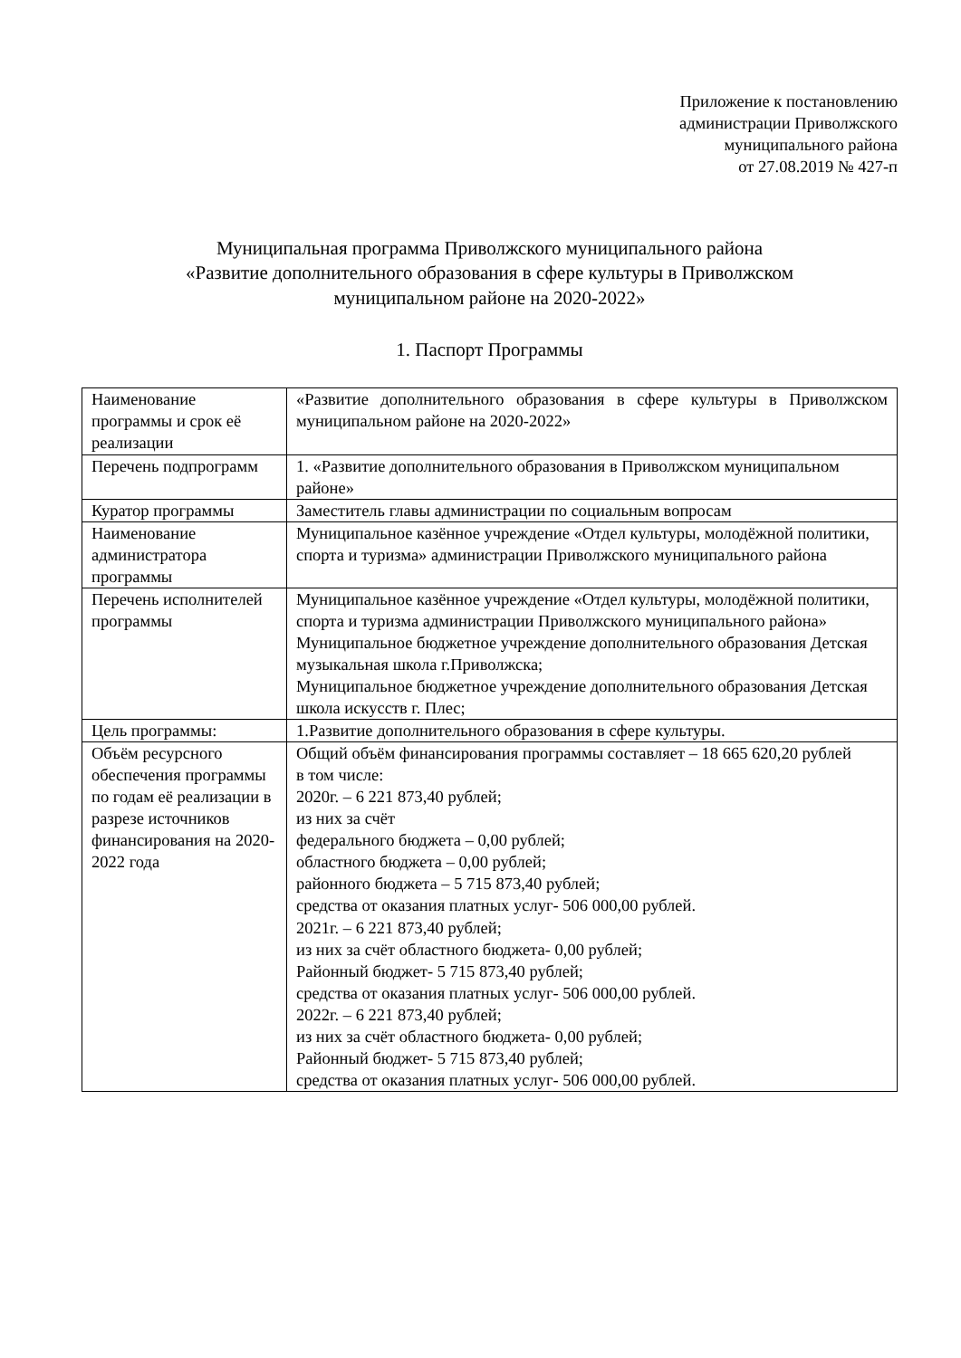Приложение к постановлению
администрации Приволжского
муниципального района
от 27.08.2019 № 427-п
Муниципальная программа Приволжского муниципального района
«Развитие дополнительного образования в сфере культуры в Приволжском
муниципальном районе на 2020-2022»
1. Паспорт Программы
| Наименование программы и срок её реализации | «Развитие дополнительного образования в сфере культуры в Приволжском муниципальном районе на 2020-2022» |
| Перечень подпрограмм | 1. «Развитие дополнительного образования в Приволжском муниципальном районе» |
| Куратор программы | Заместитель главы администрации по социальным вопросам |
| Наименование администратора программы | Муниципальное казённое учреждение «Отдел культуры, молодёжной политики, спорта и туризма» администрации Приволжского муниципального района |
| Перечень исполнителей программы | Муниципальное казённое учреждение «Отдел культуры, молодёжной политики, спорта и туризма администрации Приволжского муниципального района» Муниципальное бюджетное учреждение дополнительного образования Детская музыкальная школа г.Приволжска; Муниципальное бюджетное учреждение дополнительного образования Детская школа искусств г. Плес; |
| Цель программы: | 1.Развитие дополнительного образования в сфере культуры. |
| Объём ресурсного обеспечения программы по годам её реализации в разрезе источников финансирования на 2020-2022 года | Общий объём финансирования программы составляет – 18 665 620,20 рублей в том числе: 2020г. – 6 221 873,40 рублей; из них за счёт федерального бюджета – 0,00 рублей; областного бюджета – 0,00 рублей; районного бюджета – 5 715 873,40 рублей; средства от оказания платных услуг- 506 000,00 рублей. 2021г. – 6 221 873,40 рублей; из них за счёт областного бюджета- 0,00 рублей; Районный бюджет- 5 715 873,40 рублей; средства от оказания платных услуг- 506 000,00 рублей. 2022г. – 6 221 873,40 рублей; из них за счёт областного бюджета- 0,00 рублей; Районный бюджет- 5 715 873,40 рублей; средства от оказания платных услуг- 506 000,00 рублей. |